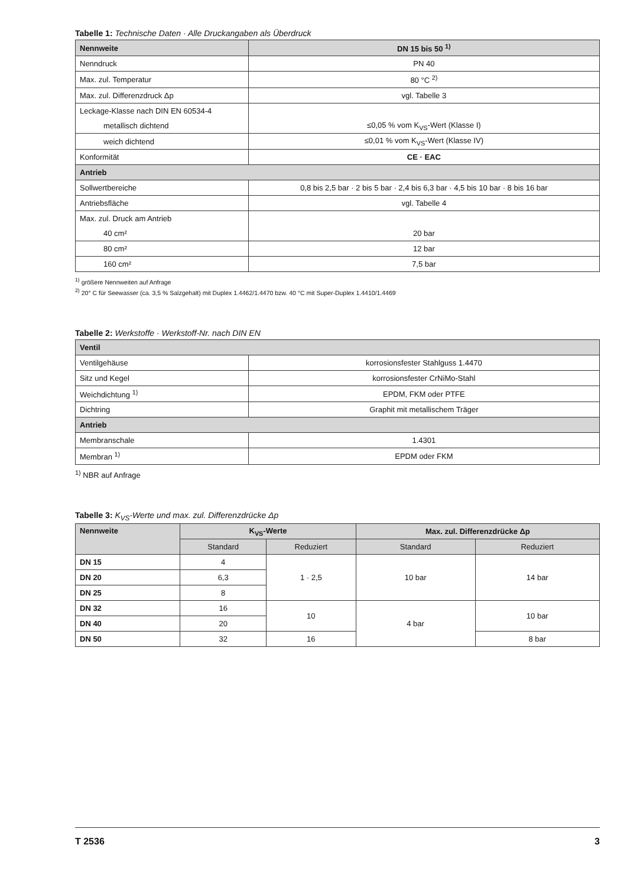Tabelle 1: Technische Daten · Alle Druckangaben als Überdruck
| Nennweite | DN 15 bis 50 <sup>1)</sup> |
| --- | --- |
| Nenndruck | PN 40 |
| Max. zul. Temperatur | 80 °C <sup>2)</sup> |
| Max. zul. Differenzdruck Δp | vgl. Tabelle 3 |
| Leckage-Klasse nach DIN EN 60534-4 | |
| metallisch dichtend | ≤0,05 % vom K<sub>VS</sub>-Wert (Klasse I) |
| weich dichtend | ≤0,01 % vom K<sub>VS</sub>-Wert (Klasse IV) |
| Konformität | CE · EAC |
| Antrieb | |
| Sollwertbereiche | 0,8 bis 2,5 bar · 2 bis 5 bar · 2,4 bis 6,3 bar · 4,5 bis 10 bar · 8 bis 16 bar |
| Antriebsfläche | vgl. Tabelle 4 |
| Max. zul. Druck am Antrieb | |
| 40 cm² | 20 bar |
| 80 cm² | 12 bar |
| 160 cm² | 7,5 bar |
<sup>1)</sup> größere Nennweiten auf Anfrage
<sup>2)</sup> 20° C für Seewasser (ca. 3,5 % Salzgehalt) mit Duplex 1.4462/1.4470 bzw. 40 °C mit Super-Duplex 1.4410/1.4469
Tabelle 2: Werkstoffe · Werkstoff-Nr. nach DIN EN
| Ventil | |
| --- | --- |
| Ventilgehäuse | korrosionsfester Stahlguss 1.4470 |
| Sitz und Kegel | korrosionsfester CrNiMo-Stahl |
| Weichdichtung <sup>1)</sup> | EPDM, FKM oder PTFE |
| Dichtring | Graphit mit metallischem Träger |
| Antrieb | |
| Membranschale | 1.4301 |
| Membran <sup>1)</sup> | EPDM oder FKM |
<sup>1)</sup> NBR auf Anfrage
Tabelle 3: K<sub>VS</sub>-Werte und max. zul. Differenzdrücke Δp
| Nennweite | K<sub>VS</sub>-Werte | | Max. zul. Differenzdrücke Δp | |
| --- | --- | --- | --- | --- |
| | Standard | Reduziert | Standard | Reduziert |
| DN 15 | 4 | 1 · 2,5 | 10 bar | 14 bar |
| DN 20 | 6,3 | | | |
| DN 25 | 8 | | | |
| DN 32 | 16 | 10 | 4 bar | 10 bar |
| DN 40 | 20 | | | |
| DN 50 | 32 | 16 | | 8 bar |
T 2536 3